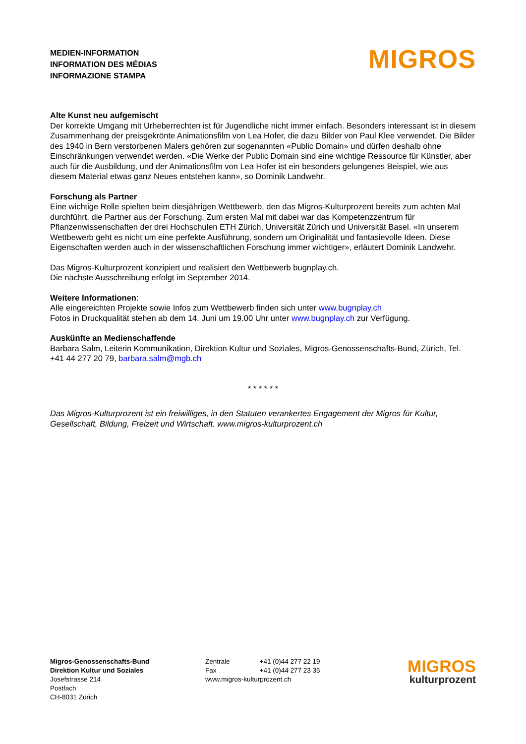MEDIEN-INFORMATION
INFORMATION DES MÉDIAS
INFORMAZIONE STAMPA
MIGROS
Alte Kunst neu aufgemischt
Der korrekte Umgang mit Urheberrechten ist für Jugendliche nicht immer einfach. Besonders interessant ist in diesem Zusammenhang der preisgekrönte Animationsfilm von Lea Hofer, die dazu Bilder von Paul Klee verwendet. Die Bilder des 1940 in Bern verstorbenen Malers gehören zur sogenannten «Public Domain» und dürfen deshalb ohne Einschränkungen verwendet werden. «Die Werke der Public Domain sind eine wichtige Ressource für Künstler, aber auch für die Ausbildung, und der Animationsfilm von Lea Hofer ist ein besonders gelungenes Beispiel, wie aus diesem Material etwas ganz Neues entstehen kann», so Dominik Landwehr.
Forschung als Partner
Eine wichtige Rolle spielten beim diesjährigen Wettbewerb, den das Migros-Kulturprozent bereits zum achten Mal durchführt, die Partner aus der Forschung. Zum ersten Mal mit dabei war das Kompetenzzentrum für Pflanzenwissenschaften der drei Hochschulen ETH Zürich, Universität Zürich und Universität Basel. «In unserem Wettbewerb geht es nicht um eine perfekte Ausführung, sondern um Originalität und fantasievolle Ideen. Diese Eigenschaften werden auch in der wissenschaftlichen Forschung immer wichtiger», erläutert Dominik Landwehr.
Das Migros-Kulturprozent konzipiert und realisiert den Wettbewerb bugnplay.ch.
Die nächste Ausschreibung erfolgt im September 2014.
Weitere Informationen:
Alle eingereichten Projekte sowie Infos zum Wettbewerb finden sich unter www.bugnplay.ch
Fotos in Druckqualität stehen ab dem 14. Juni um 19.00 Uhr unter www.bugnplay.ch zur Verfügung.
Auskünfte an Medienschaffende
Barbara Salm, Leiterin Kommunikation, Direktion Kultur und Soziales, Migros-Genossenschafts-Bund, Zürich, Tel. +41 44 277 20 79, barbara.salm@mgb.ch
* * * * * *
Das Migros-Kulturprozent ist ein freiwilliges, in den Statuten verankertes Engagement der Migros für Kultur, Gesellschaft, Bildung, Freizeit und Wirtschaft. www.migros-kulturprozent.ch
Migros-Genossenschafts-Bund
Direktion Kultur und Soziales
Josefstrasse 214
Postfach
CH-8031 Zürich
| Zentrale | +41 (0)44 277 22 19 |
| Fax | +41 (0)44 277 23 35 |
| www.migros-kulturprozent.ch | |
MIGROS
kulturprozent